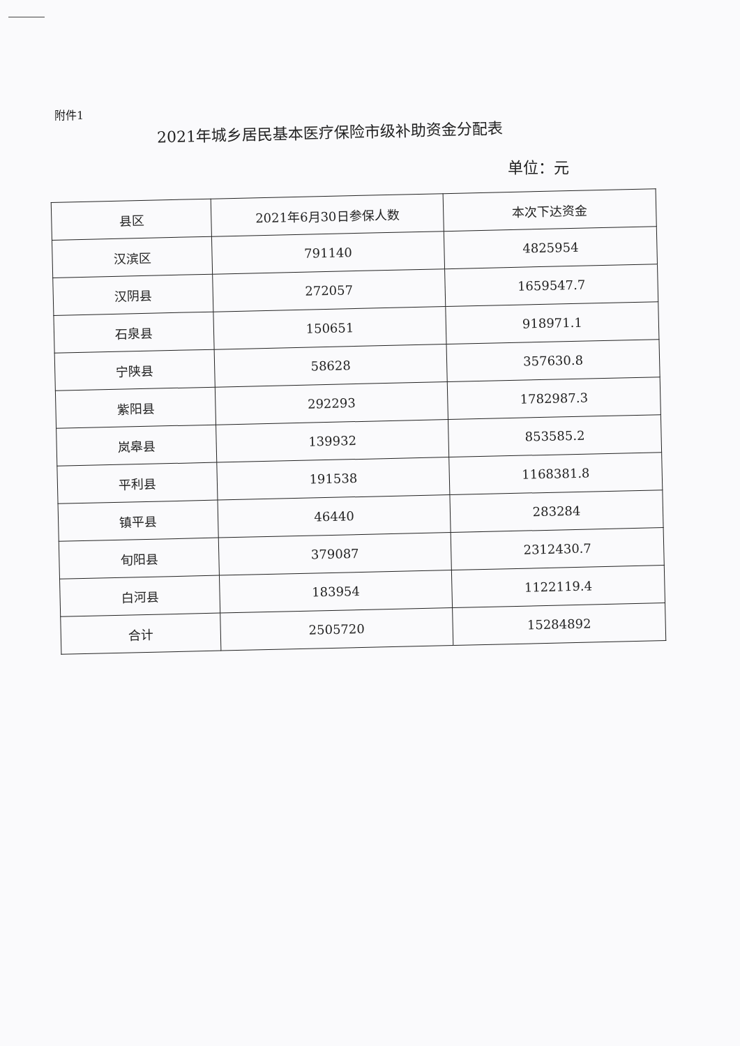附件1
2021年城乡居民基本医疗保险市级补助资金分配表
单位：元
| 县区 | 2021年6月30日参保人数 | 本次下达资金 |
| --- | --- | --- |
| 汉滨区 | 791140 | 4825954 |
| 汉阴县 | 272057 | 1659547.7 |
| 石泉县 | 150651 | 918971.1 |
| 宁陕县 | 58628 | 357630.8 |
| 紫阳县 | 292293 | 1782987.3 |
| 岚皋县 | 139932 | 853585.2 |
| 平利县 | 191538 | 1168381.8 |
| 镇平县 | 46440 | 283284 |
| 旬阳县 | 379087 | 2312430.7 |
| 白河县 | 183954 | 1122119.4 |
| 合计 | 2505720 | 15284892 |